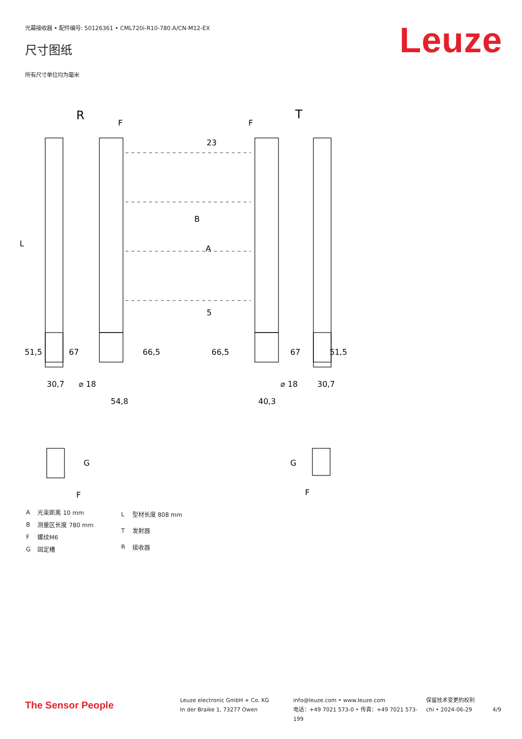光幕接收器 • 配件编号: 50126361 • CML720i-R10-780.A/CN-M12-EX
尺寸图纸 Leuze
所有尺寸单位均为毫米
R
T
L
B
A
23
5
51,5
67
66,5
66,5
67
51,5
30,7
⌀ 18
54,8
40,3
⌀ 18
30,7
F
F
G
F
G
F
| A | 光束距离 10 mm |
| B | 测量区长度 780 mm |
| F | 螺纹M6 |
| G | 固定槽 |
| L | 型材长度 808 mm |
| T | 发射器 |
| R | 接收器 |
The Sensor People
Leuze electronic GmbH + Co. KG
In der Braike 1, 73277 Owen
info@leuze.com • www.leuze.com
电话：+49 7021 573-0 • 传真：+49 7021 573-199
保留技术变更的权利
chi • 2024-06-29
4/9